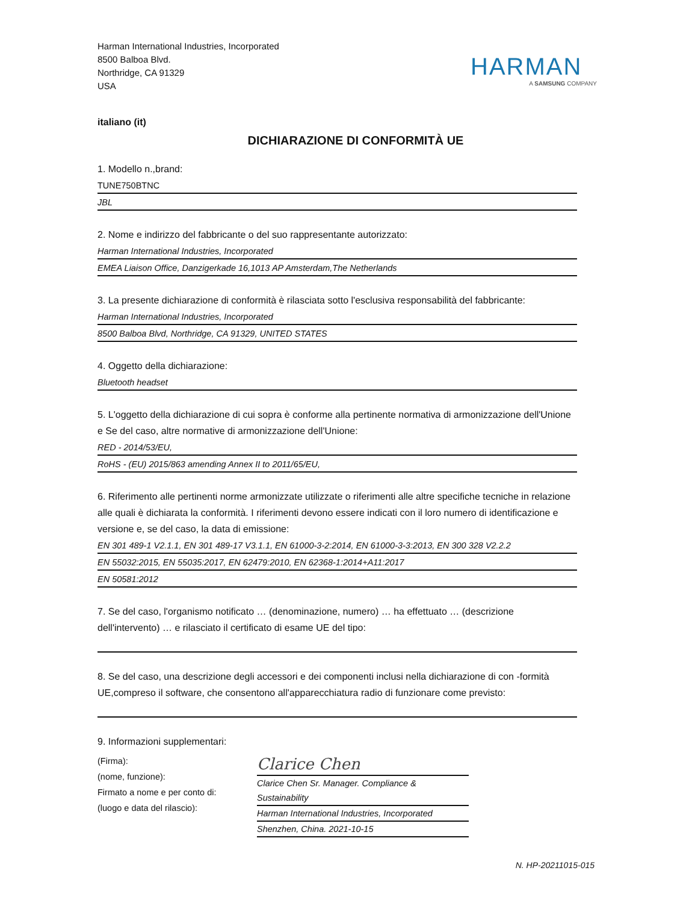Harman International Industries, Incorporated
8500 Balboa Blvd.
Northridge, CA 91329
USA
HARMAN
A SAMSUNG COMPANY
italiano (it)
DICHIARAZIONE DI CONFORMITÀ UE
1. Modello n.,brand:
TUNE750BTNC
JBL
2. Nome e indirizzo del fabbricante o del suo rappresentante autorizzato:
Harman International Industries, Incorporated
EMEA Liaison Office, Danzigerkade 16,1013 AP Amsterdam,The Netherlands
3. La presente dichiarazione di conformità è rilasciata sotto l'esclusiva responsabilità del fabbricante:
Harman International Industries, Incorporated
8500 Balboa Blvd, Northridge, CA 91329, UNITED STATES
4. Oggetto della dichiarazione:
Bluetooth headset
5. L'oggetto della dichiarazione di cui sopra è conforme alla pertinente normativa di armonizzazione dell'Unione e Se del caso, altre normative di armonizzazione dell'Unione:
RED - 2014/53/EU,
RoHS - (EU) 2015/863 amending Annex II to 2011/65/EU,
6. Riferimento alle pertinenti norme armonizzate utilizzate o riferimenti alle altre specifiche tecniche in relazione alle quali è dichiarata la conformità. I riferimenti devono essere indicati con il loro numero di identificazione e versione e, se del caso, la data di emissione:
EN 301 489-1 V2.1.1, EN 301 489-17 V3.1.1, EN 61000-3-2:2014, EN 61000-3-3:2013, EN 300 328 V2.2.2
EN 55032:2015, EN 55035:2017, EN 62479:2010, EN 62368-1:2014+A11:2017
EN 50581:2012
7. Se del caso, l'organismo notificato … (denominazione, numero) … ha effettuato … (descrizione dell'intervento) … e rilasciato il certificato di esame UE del tipo:
8. Se del caso, una descrizione degli accessori e dei componenti inclusi nella dichiarazione di con -formità UE,compreso il software, che consentono all'apparecchiatura radio di funzionare come previsto:
9. Informazioni supplementari:
(Firma):
(nome, funzione):
Firmato a nome e per conto di:
(luogo e data del rilascio):
Clarice Chen
Clarice Chen Sr. Manager. Compliance & Sustainability
Harman International Industries, Incorporated
Shenzhen, China. 2021-10-15
N. HP-20211015-015